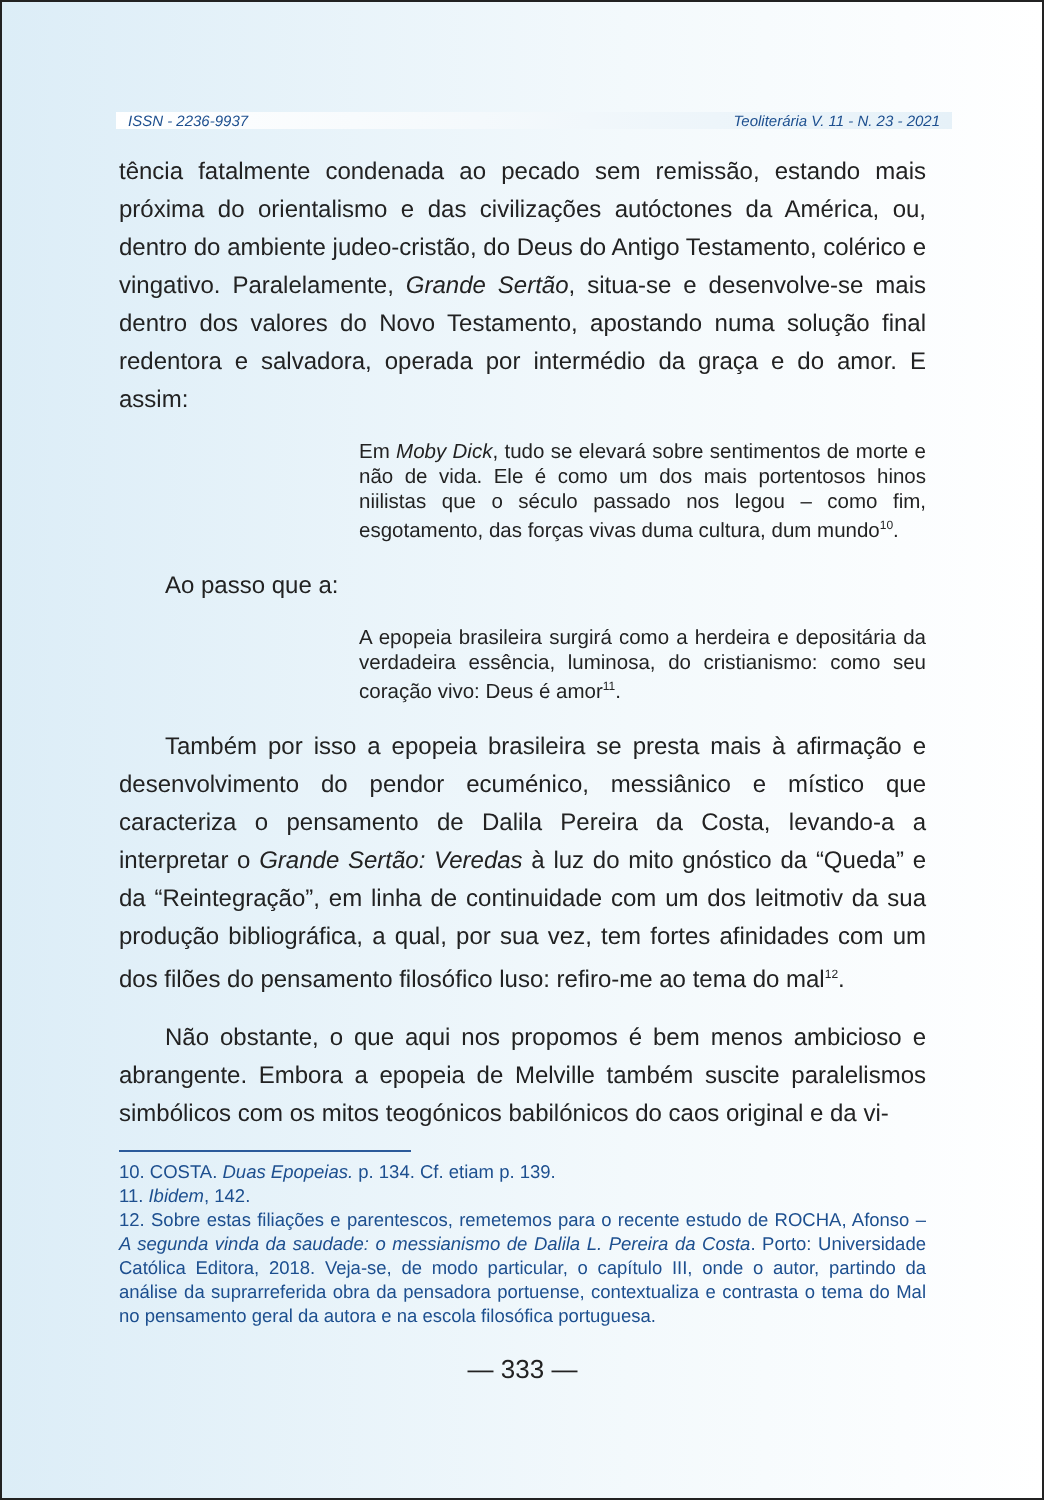ISSN - 2236-9937 Teoliterária V. 11 - N. 23 - 2021
tência fatalmente condenada ao pecado sem remissão, estando mais próxima do orientalismo e das civilizações autóctones da América, ou, dentro do ambiente judeo-cristão, do Deus do Antigo Testamento, colérico e vingativo. Paralelamente, Grande Sertão, situa-se e desenvolve-se mais dentro dos valores do Novo Testamento, apostando numa solução final redentora e salvadora, operada por intermédio da graça e do amor. E assim:
Em Moby Dick, tudo se elevará sobre sentimentos de morte e não de vida. Ele é como um dos mais portentosos hinos niilistas que o século passado nos legou – como fim, esgotamento, das forças vivas duma cultura, dum mundo<sup>10</sup>.
Ao passo que a:
A epopeia brasileira surgirá como a herdeira e depositária da verdadeira essência, luminosa, do cristianismo: como seu coração vivo: Deus é amor<sup>11</sup>.
Também por isso a epopeia brasileira se presta mais à afirmação e desenvolvimento do pendor ecuménico, messiânico e místico que caracteriza o pensamento de Dalila Pereira da Costa, levando-a a interpretar o Grande Sertão: Veredas à luz do mito gnóstico da “Queda” e da “Reintegração”, em linha de continuidade com um dos leitmotiv da sua produção bibliográfica, a qual, por sua vez, tem fortes afinidades com um dos filões do pensamento filosófico luso: refiro-me ao tema do mal<sup>12</sup>.
Não obstante, o que aqui nos propomos é bem menos ambicioso e abrangente. Embora a epopeia de Melville também suscite paralelismos simbólicos com os mitos teogónicos babilónicos do caos original e da vi-
10. COSTA. Duas Epopeias. p. 134. Cf. etiam p. 139.
11. Ibidem, 142.
12. Sobre estas filiações e parentescos, remetemos para o recente estudo de ROCHA, Afonso – A segunda vinda da saudade: o messianismo de Dalila L. Pereira da Costa. Porto: Universidade Católica Editora, 2018. Veja-se, de modo particular, o capítulo III, onde o autor, partindo da análise da suprarreferida obra da pensadora portuense, contextualiza e contrasta o tema do Mal no pensamento geral da autora e na escola filosófica portuguesa.
— 333 —